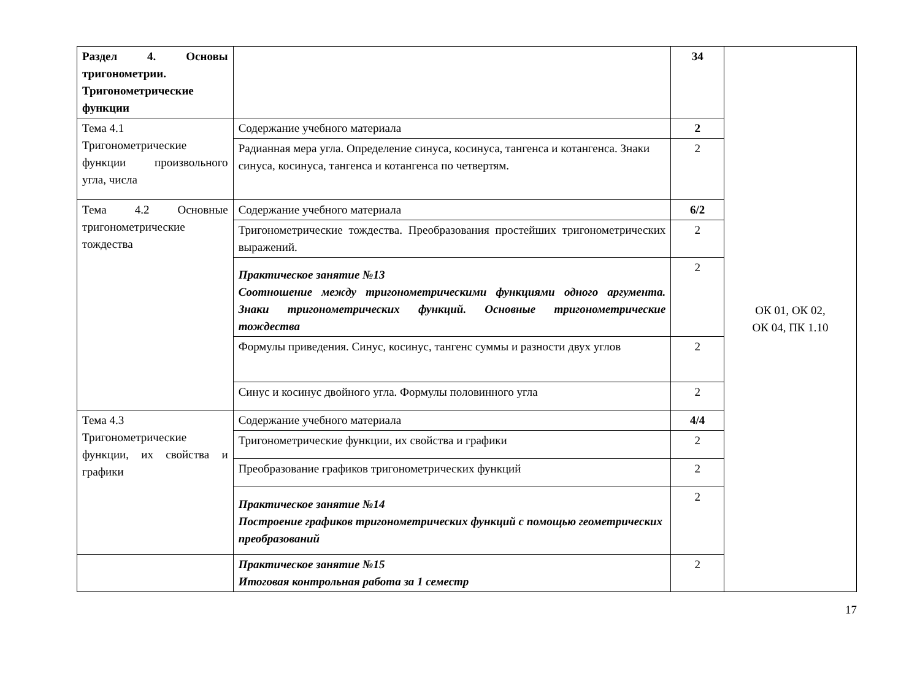| Раздел 4. Основы тригонометрии. Тригонометрические функции | | 34 | ОК 01, ОК 02, ОК 04, ПК 1.10 |
| Тема 4.1 Тригонометрические функции произвольного угла, числа | Содержание учебного материала | 2 | |
| | Радианная мера угла. Определение синуса, косинуса, тангенса и котангенса. Знаки синуса, косинуса, тангенса и котангенса по четвертям. | 2 | |
| Тема 4.2 Основные тригонометрические тождества | Содержание учебного материала | 6/2 | |
| | Тригонометрические тождества. Преобразования простейших тригонометрических выражений. | 2 | |
| | Практическое занятие №13 Соотношение между тригонометрическими функциями одного аргумента. Знаки тригонометрических функций. Основные тригонометрические тождества | 2 | |
| | Формулы приведения. Синус, косинус, тангенс суммы и разности двух углов | 2 | |
| | Синус и косинус двойного угла. Формулы половинного угла | 2 | |
| Тема 4.3 Тригонометрические функции, их свойства и графики | Содержание учебного материала | 4/4 | |
| | Тригонометрические функции, их свойства и графики | 2 | |
| | Преобразование графиков тригонометрических функций | 2 | |
| | Практическое занятие №14 Построение графиков тригонометрических функций с помощью геометрических преобразований | 2 | |
| | Практическое занятие №15 Итоговая контрольная работа за 1 семестр | 2 | |
17